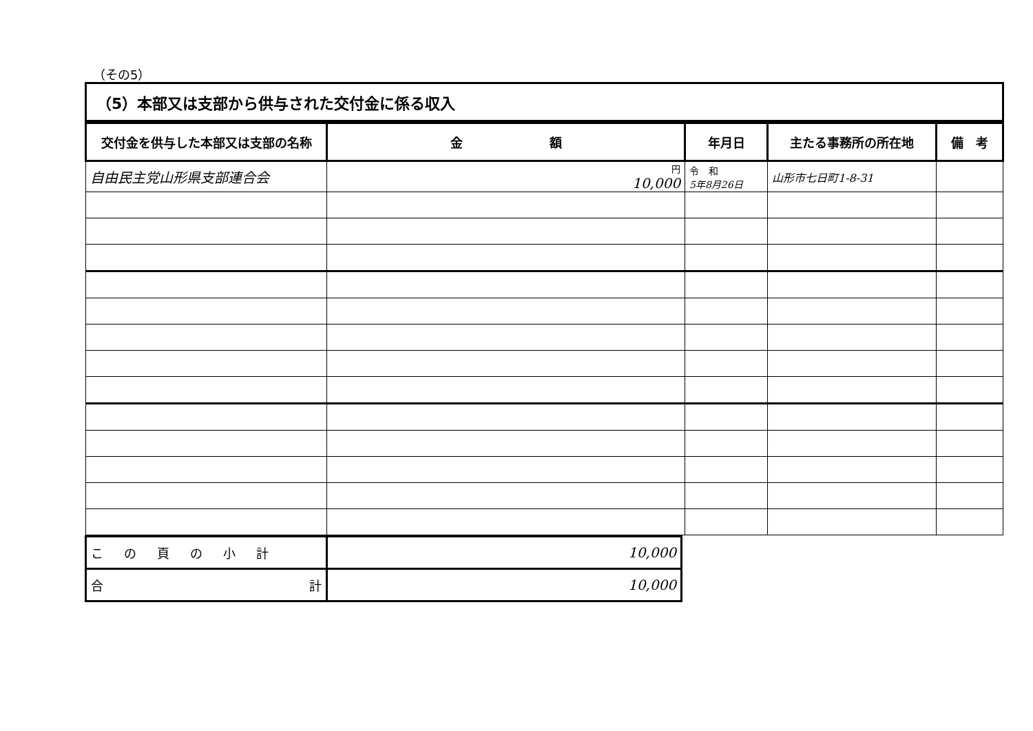（その5）
（5）本部又は支部から供与された交付金に係る収入
| 交付金を供与した本部又は支部の名称 | 金 額 | 年月日 | 主たる事務所の所在地 | 備 考 |
| --- | --- | --- | --- | --- |
| 自由民主党山形県支部連合会 | 円 10,000 | 令 和 5年8月26日 | 山形市七日町1-8-31 | |
| この頁の小計 | 10,000 |
| 合 計 | 10,000 |